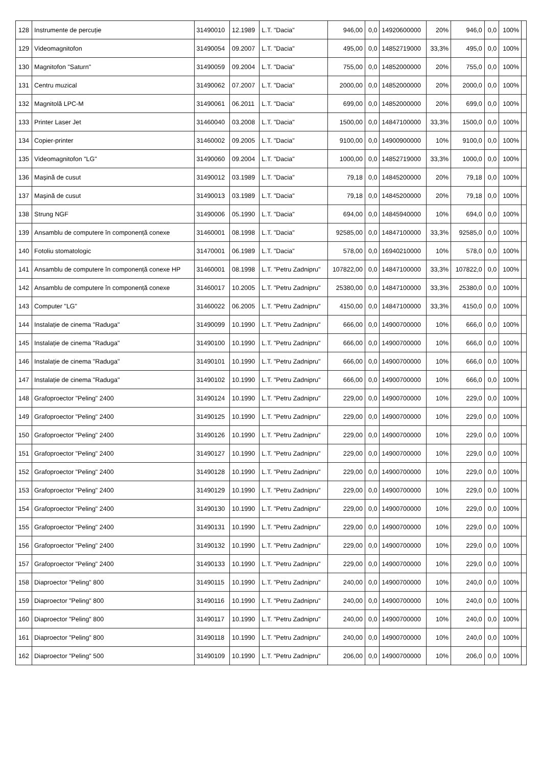| 128 | Instrumente de percuție | 31490010 | 12.1989 | L.T. "Dacia" | 946,00 | 0,0 | 14920600000 | 20% | 946,0 | 0,0 | 100% | |
| 129 | Videomagnitofon | 31490054 | 09.2007 | L.T. "Dacia" | 495,00 | 0,0 | 14852719000 | 33,3% | 495,0 | 0,0 | 100% | |
| 130 | Magnitofon "Saturn" | 31490059 | 09.2004 | L.T. "Dacia" | 755,00 | 0,0 | 14852000000 | 20% | 755,0 | 0,0 | 100% | |
| 131 | Centru muzical | 31490062 | 07.2007 | L.T. "Dacia" | 2000,00 | 0,0 | 14852000000 | 20% | 2000,0 | 0,0 | 100% | |
| 132 | Magnitolă LPC-M | 31490061 | 06.2011 | L.T. "Dacia" | 699,00 | 0,0 | 14852000000 | 20% | 699,0 | 0,0 | 100% | |
| 133 | Printer Laser Jet | 31460040 | 03.2008 | L.T. "Dacia" | 1500,00 | 0,0 | 14847100000 | 33,3% | 1500,0 | 0,0 | 100% | |
| 134 | Copier-printer | 31460002 | 09.2005 | L.T. "Dacia" | 9100,00 | 0,0 | 14900900000 | 10% | 9100,0 | 0,0 | 100% | |
| 135 | Videomagnitofon "LG" | 31490060 | 09.2004 | L.T. "Dacia" | 1000,00 | 0,0 | 14852719000 | 33,3% | 1000,0 | 0,0 | 100% | |
| 136 | Mașină de cusut | 31490012 | 03.1989 | L.T. "Dacia" | 79,18 | 0,0 | 14845200000 | 20% | 79,18 | 0,0 | 100% | |
| 137 | Mașină de cusut | 31490013 | 03.1989 | L.T. "Dacia" | 79,18 | 0,0 | 14845200000 | 20% | 79,18 | 0,0 | 100% | |
| 138 | Strung NGF | 31490006 | 05.1990 | L.T. "Dacia" | 694,00 | 0,0 | 14845940000 | 10% | 694,0 | 0,0 | 100% | |
| 139 | Ansamblu de computere în componență conexe | 31460001 | 08.1998 | L.T. "Dacia" | 92585,00 | 0,0 | 14847100000 | 33,3% | 92585,0 | 0,0 | 100% | |
| 140 | Fotoliu stomatologic | 31470001 | 06.1989 | L.T. "Dacia" | 578,00 | 0,0 | 16940210000 | 10% | 578,0 | 0,0 | 100% | |
| 141 | Ansamblu de computere în componență conexe HP | 31460001 | 08.1998 | L.T. "Petru Zadnipru" | 107822,00 | 0,0 | 14847100000 | 33,3% | 107822,0 | 0,0 | 100% | |
| 142 | Ansamblu de computere în componență conexe | 31460017 | 10.2005 | L.T. "Petru Zadnipru" | 25380,00 | 0,0 | 14847100000 | 33,3% | 25380,0 | 0,0 | 100% | |
| 143 | Computer "LG" | 31460022 | 06.2005 | L.T. "Petru Zadnipru" | 4150,00 | 0,0 | 14847100000 | 33,3% | 4150,0 | 0,0 | 100% | |
| 144 | Instalație de cinema "Raduga" | 31490099 | 10.1990 | L.T. "Petru Zadnipru" | 666,00 | 0,0 | 14900700000 | 10% | 666,0 | 0,0 | 100% | |
| 145 | Instalație de cinema "Raduga" | 31490100 | 10.1990 | L.T. "Petru Zadnipru" | 666,00 | 0,0 | 14900700000 | 10% | 666,0 | 0,0 | 100% | |
| 146 | Instalație de cinema "Raduga" | 31490101 | 10.1990 | L.T. "Petru Zadnipru" | 666,00 | 0,0 | 14900700000 | 10% | 666,0 | 0,0 | 100% | |
| 147 | Instalație de cinema "Raduga" | 31490102 | 10.1990 | L.T. "Petru Zadnipru" | 666,00 | 0,0 | 14900700000 | 10% | 666,0 | 0,0 | 100% | |
| 148 | Grafoproector "Peling" 2400 | 31490124 | 10.1990 | L.T. "Petru Zadnipru" | 229,00 | 0,0 | 14900700000 | 10% | 229,0 | 0,0 | 100% | |
| 149 | Grafoproector "Peling" 2400 | 31490125 | 10.1990 | L.T. "Petru Zadnipru" | 229,00 | 0,0 | 14900700000 | 10% | 229,0 | 0,0 | 100% | |
| 150 | Grafoproector "Peling" 2400 | 31490126 | 10.1990 | L.T. "Petru Zadnipru" | 229,00 | 0,0 | 14900700000 | 10% | 229,0 | 0,0 | 100% | |
| 151 | Grafoproector "Peling" 2400 | 31490127 | 10.1990 | L.T. "Petru Zadnipru" | 229,00 | 0,0 | 14900700000 | 10% | 229,0 | 0,0 | 100% | |
| 152 | Grafoproector "Peling" 2400 | 31490128 | 10.1990 | L.T. "Petru Zadnipru" | 229,00 | 0,0 | 14900700000 | 10% | 229,0 | 0,0 | 100% | |
| 153 | Grafoproector "Peling" 2400 | 31490129 | 10.1990 | L.T. "Petru Zadnipru" | 229,00 | 0,0 | 14900700000 | 10% | 229,0 | 0,0 | 100% | |
| 154 | Grafoproector "Peling" 2400 | 31490130 | 10.1990 | L.T. "Petru Zadnipru" | 229,00 | 0,0 | 14900700000 | 10% | 229,0 | 0,0 | 100% | |
| 155 | Grafoproector "Peling" 2400 | 31490131 | 10.1990 | L.T. "Petru Zadnipru" | 229,00 | 0,0 | 14900700000 | 10% | 229,0 | 0,0 | 100% | |
| 156 | Grafoproector "Peling" 2400 | 31490132 | 10.1990 | L.T. "Petru Zadnipru" | 229,00 | 0,0 | 14900700000 | 10% | 229,0 | 0,0 | 100% | |
| 157 | Grafoproector "Peling" 2400 | 31490133 | 10.1990 | L.T. "Petru Zadnipru" | 229,00 | 0,0 | 14900700000 | 10% | 229,0 | 0,0 | 100% | |
| 158 | Diaproector "Peling" 800 | 31490115 | 10.1990 | L.T. "Petru Zadnipru" | 240,00 | 0,0 | 14900700000 | 10% | 240,0 | 0,0 | 100% | |
| 159 | Diaproector "Peling" 800 | 31490116 | 10.1990 | L.T. "Petru Zadnipru" | 240,00 | 0,0 | 14900700000 | 10% | 240,0 | 0,0 | 100% | |
| 160 | Diaproector "Peling" 800 | 31490117 | 10.1990 | L.T. "Petru Zadnipru" | 240,00 | 0,0 | 14900700000 | 10% | 240,0 | 0,0 | 100% | |
| 161 | Diaproector "Peling" 800 | 31490118 | 10.1990 | L.T. "Petru Zadnipru" | 240,00 | 0,0 | 14900700000 | 10% | 240,0 | 0,0 | 100% | |
| 162 | Diaproector "Peling" 500 | 31490109 | 10.1990 | L.T. "Petru Zadnipru" | 206,00 | 0,0 | 14900700000 | 10% | 206,0 | 0,0 | 100% | |